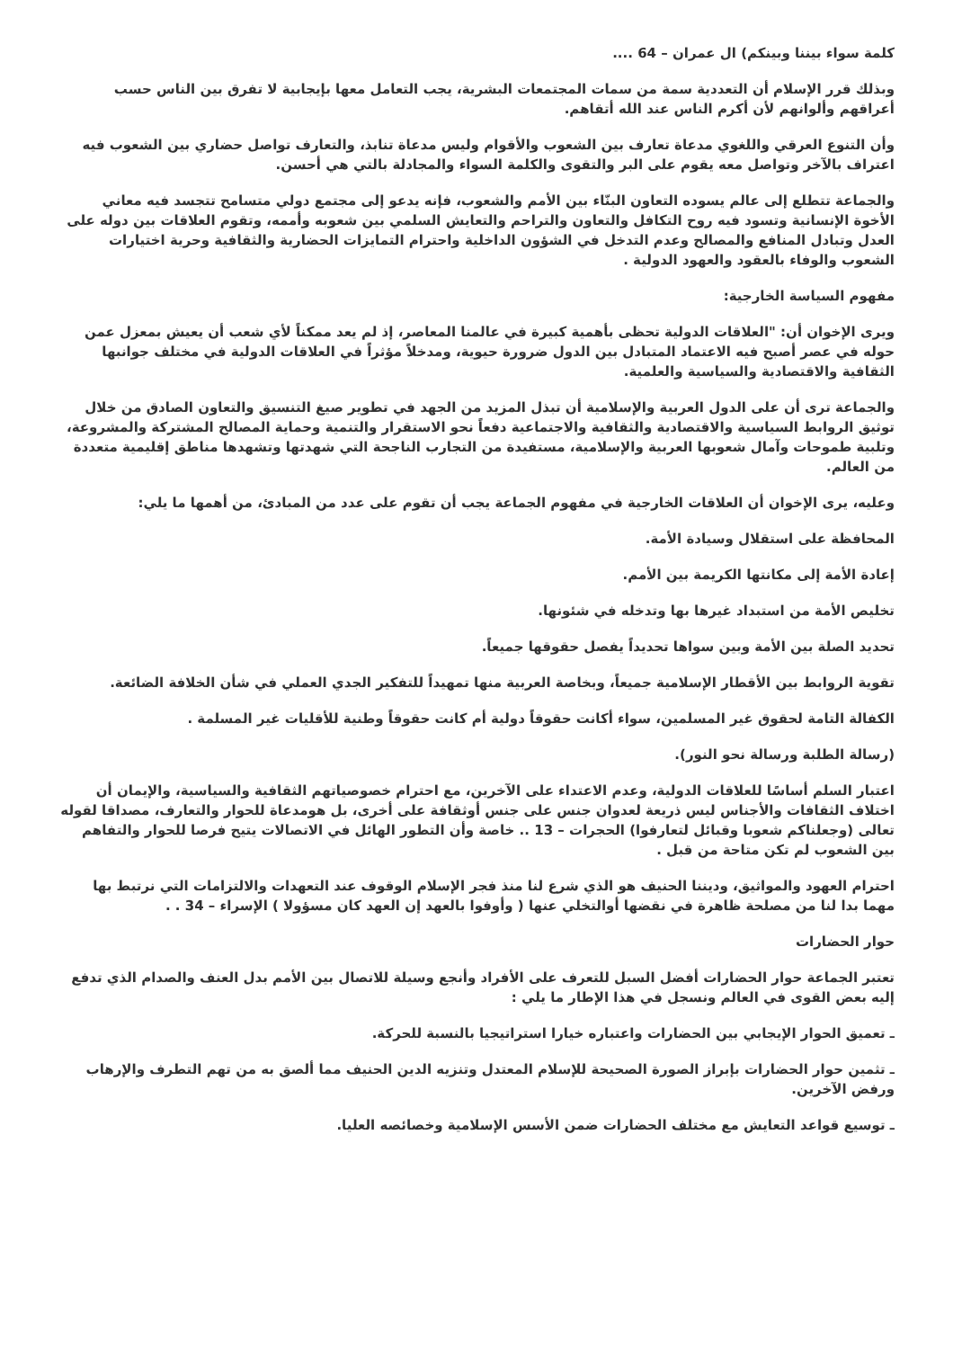كلمة سواء بيننا وبينكم) ال عمران – 64 ....
وبذلك قرر الإسلام أن التعددية سمة من سمات المجتمعات البشرية، يجب التعامل معها بإيجابية لا تفرق بين الناس حسب أعراقهم وألوانهم لأن أكرم الناس عند الله أتقاهم.
وأن التنوع العرقي واللغوي مدعاة تعارف بين الشعوب والأقوام وليس مدعاة تنابذ، والتعارف تواصل حضاري بين الشعوب فيه اعتراف بالآخر وتواصل معه يقوم على البر والتقوى والكلمة السواء والمجادلة بالتي هي أحسن.
والجماعة تتطلع إلى عالم يسوده التعاون البنّاء بين الأمم والشعوب، فإنه يدعو إلى مجتمع دولي متسامح تتجسد فيه معاني الأخوة الإنسانية وتسود فيه روح التكافل والتعاون والتراحم والتعايش السلمي بين شعوبه وأممه، وتقوم العلاقات بين دوله على العدل وتبادل المنافع والمصالح وعدم التدخل في الشؤون الداخلية واحترام التمايزات الحضارية والثقافية وحرية اختيارات الشعوب والوفاء بالعقود والعهود الدولية .
مفهوم السياسة الخارجية:
ويرى الإخوان أن: "العلاقات الدولية تحظى بأهمية كبيرة في عالمنا المعاصر، إذ لم يعد ممكناً لأي شعب أن يعيش بمعزل عمن حوله في عصر أصبح فيه الاعتماد المتبادل بين الدول ضرورة حيوية، ومدخلاً مؤثراً في العلاقات الدولية في مختلف جوانبها الثقافية والاقتصادية والسياسية والعلمية.
والجماعة ترى أن على الدول العربية والإسلامية أن تبذل المزيد من الجهد في تطوير صيغ التنسيق والتعاون الصادق من خلال توثيق الروابط السياسية والاقتصادية والثقافية والاجتماعية دفعاً نحو الاستقرار والتنمية وحماية المصالح المشتركة والمشروعة، وتلبية طموحات وآمال شعوبها العربية والإسلامية، مستفيدة من التجارب الناجحة التي شهدتها وتشهدها مناطق إقليمية متعددة من العالم.
وعليه، يرى الإخوان أن العلاقات الخارجية في مفهوم الجماعة يجب أن تقوم على عدد من المبادئ، من أهمها ما يلي:
المحافظة على استقلال وسيادة الأمة.
إعادة الأمة إلى مكانتها الكريمة بين الأمم.
تخليص الأمة من استبداد غيرها بها وتدخله في شئونها.
تحديد الصلة بين الأمة وبين سواها تحديداً يفصل حقوقها جميعاً.
تقوية الروابط بين الأقطار الإسلامية جميعاً، وبخاصة العربية منها تمهيداً للتفكير الجدي العملي في شأن الخلافة الضائعة.
الكفالة التامة لحقوق غير المسلمين، سواء أكانت حقوقاً دولية أم كانت حقوقاً وطنية للأقليات غير المسلمة .
(رسالة الطلبة ورسالة نحو النور).
اعتبار السلم أساسًا للعلاقات الدولية، وعدم الاعتداء على الآخرين، مع احترام خصوصياتهم الثقافية والسياسية، والإيمان أن اختلاف الثقافات والأجناس ليس ذريعة لعدوان جنس على جنس أوثقافة على أخرى، بل هومدعاة للحوار والتعارف، مصداقا لقوله تعالى (وجعلناكم شعوبا وقبائل لتعارفوا) الحجرات – 13 .. خاصة وأن التطور الهائل في الاتصالات يتيح فرصا للحوار والتفاهم بين الشعوب لم تكن متاحة من قبل .
احترام العهود والمواثيق، وديننا الحنيف هو الذي شرع لنا منذ فجر الإسلام الوقوف عند التعهدات والالتزامات التي نرتبط بها مهما بدا لنا من مصلحة ظاهرة في نقضها أوالتخلي عنها ( وأوفوا بالعهد إن العهد كان مسؤولا ) الإسراء – 34 . .
حوار الحضارات
تعتبر الجماعة حوار الحضارات أفضل السبل للتعرف على الأفراد وأنجع وسيلة للاتصال بين الأمم بدل العنف والصدام الذي تدفع إليه بعض القوى في العالم ونسجل في هذا الإطار ما يلي :
ـ تعميق الحوار الإيجابي بين الحضارات واعتباره خيارا استراتيجيا بالنسبة للحركة.
ـ تثمين حوار الحضارات بإبراز الصورة الصحيحة للإسلام المعتدل وتنزيه الدين الحنيف مما ألصق به من تهم التطرف والإرهاب ورفض الآخرين.
ـ توسيع قواعد التعايش مع مختلف الحضارات ضمن الأسس الإسلامية وخصائصه العليا.